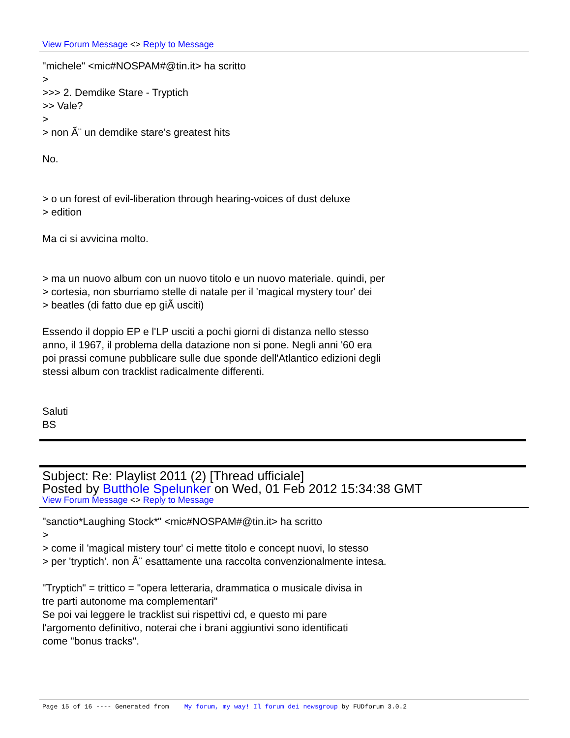View Forum Message <> Reply to Message
"michele" <mic#NOSPAM#@tin.it> ha scritto
>
>>> 2. Demdike Stare - Tryptich
>> Vale?
>
> non Ã¨ un demdike stare's greatest hits
No.
> o un forest of evil-liberation through hearing-voices of dust deluxe
> edition
Ma ci si avvicina molto.
> ma un nuovo album con un nuovo titolo e un nuovo materiale. quindi, per
> cortesia, non sburriamo stelle di natale per il 'magical mystery tour' dei
> beatles (di fatto due ep giÃ usciti)
Essendo il doppio EP e l'LP usciti a pochi giorni di distanza nello stesso
anno, il 1967, il problema della datazione non si pone. Negli anni '60 era
poi prassi comune pubblicare sulle due sponde dell'Atlantico edizioni degli
stessi album con tracklist radicalmente differenti.
Saluti
BS
Subject: Re: Playlist 2011 (2) [Thread ufficiale]
Posted by Butthole Spelunker on Wed, 01 Feb 2012 15:34:38 GMT
View Forum Message <> Reply to Message
"sanctio*Laughing Stock*" <mic#NOSPAM#@tin.it> ha scritto
>
> come il 'magical mistery tour' ci mette titolo e concept nuovi, lo stesso
> per 'tryptich'. non Ã¨ esattamente una raccolta convenzionalmente intesa.
"Tryptich" = trittico = "opera letteraria, drammatica o musicale divisa in
tre parti autonome ma complementari"
Se poi vai leggere le tracklist sui rispettivi cd, e questo mi pare
l'argomento definitivo, noterai che i brani aggiuntivi sono identificati
come "bonus tracks".
Page 15 of 16 ---- Generated from My forum, my way! Il forum dei newsgroup by FUDforum 3.0.2